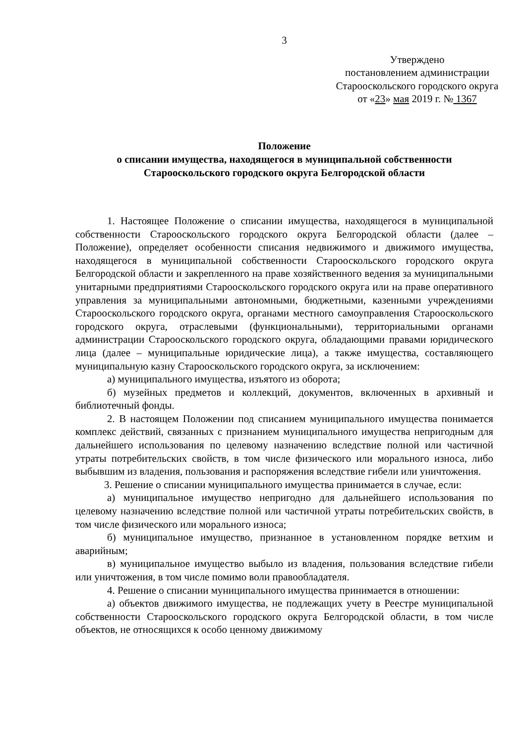3
Утверждено
постановлением администрации
Старооскольского городского округа
от «23» мая 2019 г. № 1367
Положение
о списании имущества, находящегося в муниципальной собственности
Старооскольского городского округа Белгородской области
1. Настоящее Положение о списании имущества, находящегося в муниципальной собственности Старооскольского городского округа Белгородской области (далее – Положение), определяет особенности списания недвижимого и движимого имущества, находящегося в муниципальной собственности Старооскольского городского округа Белгородской области и закрепленного на праве хозяйственного ведения за муниципальными унитарными предприятиями Старооскольского городского округа или на праве оперативного управления за муниципальными автономными, бюджетными, казенными учреждениями Старооскольского городского округа, органами местного самоуправления Старооскольского городского округа, отраслевыми (функциональными), территориальными органами администрации Старооскольского городского округа, обладающими правами юридического лица (далее – муниципальные юридические лица), а также имущества, составляющего муниципальную казну Старооскольского городского округа, за исключением:
а) муниципального имущества, изъятого из оборота;
б) музейных предметов и коллекций, документов, включенных в архивный и библиотечный фонды.
2. В настоящем Положении под списанием муниципального имущества понимается комплекс действий, связанных с признанием муниципального имущества непригодным для дальнейшего использования по целевому назначению вследствие полной или частичной утраты потребительских свойств, в том числе физического или морального износа, либо выбывшим из владения, пользования и распоряжения вследствие гибели или уничтожения.
3. Решение о списании муниципального имущества принимается в случае, если:
а) муниципальное имущество непригодно для дальнейшего использования по целевому назначению вследствие полной или частичной утраты потребительских свойств, в том числе физического или морального износа;
б) муниципальное имущество, признанное в установленном порядке ветхим и аварийным;
в) муниципальное имущество выбыло из владения, пользования вследствие гибели или уничтожения, в том числе помимо воли правообладателя.
4. Решение о списании муниципального имущества принимается в отношении:
а) объектов движимого имущества, не подлежащих учету в Реестре муниципальной собственности Старооскольского городского округа Белгородской области, в том числе объектов, не относящихся к особо ценному движимому